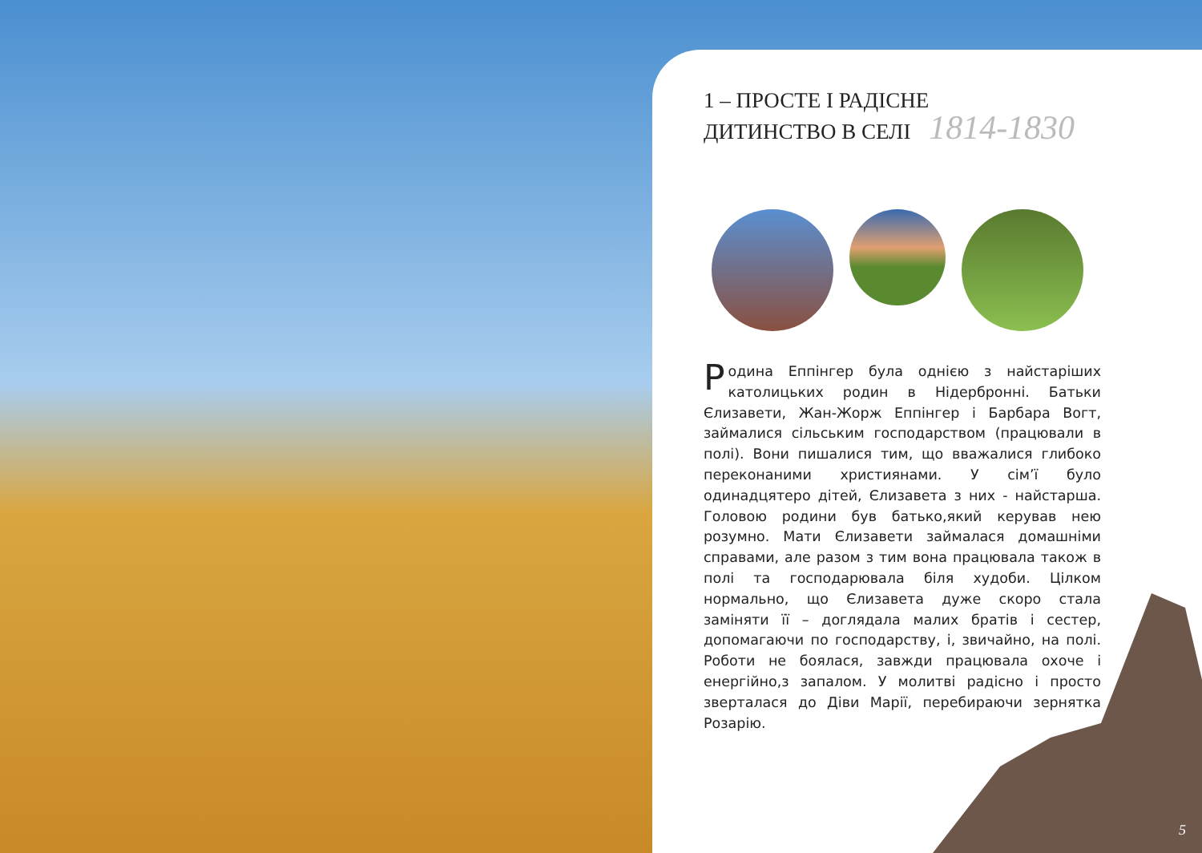1 – ПРОСТЕ І РАДІСНЕ
ДИТИНСТВО В СЕЛІ 1814-1830
Родина Еппінгер була однією з найстаріших католицьких родин в Нідербронні. Батьки Єлизавети, Жан-Жорж Еппінгер і Барбара Вогт, займалися сільським господарством (працювали в полі). Вони пишалися тим, що вважалися глибоко переконаними християнами. У сім’ї було одинадцятеро дітей, Єлизавета з них - найстарша. Головою родини був батько,який керував нею розумно. Мати Єлизавети займалася домашніми справами, але разом з тим вона працювала також в полі та господарювала біля худоби. Цілком нормально, що Єлизавета дуже скоро стала заміняти її – доглядала малих братів і сестер, допомагаючи по господарству, і, звичайно, на полі. Роботи не боялася, завжди працювала охоче і енергійно,з запалом. У молитві радісно і просто зверталася до Діви Марії, перебираючи зернятка Розарію.
5